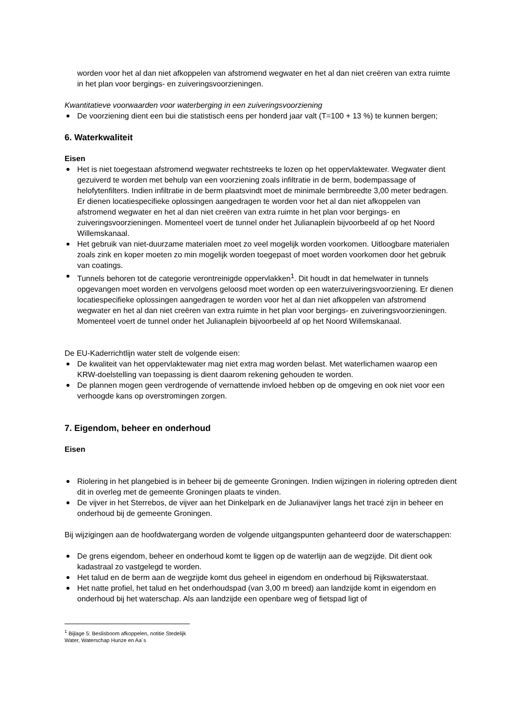worden voor het al dan niet afkoppelen van afstromend wegwater en het al dan niet creëren van extra ruimte in het plan voor bergings- en zuiveringsvoorzieningen.
Kwantitatieve voorwaarden voor waterberging in een zuiveringsvoorziening
De voorziening dient een bui die statistisch eens per honderd jaar valt (T=100 + 13 %) te kunnen bergen;
6. Waterkwaliteit
Eisen
Het is niet toegestaan afstromend wegwater rechtstreeks te lozen op het oppervlaktewater. Wegwater dient gezuiverd te worden met behulp van een voorziening zoals infiltratie in de berm, bodempassage of helofytenfilters. Indien infiltratie in de berm plaatsvindt moet de minimale bermbreedte 3,00 meter bedragen. Er dienen locatiespecifieke oplossingen aangedragen te worden voor het al dan niet afkoppelen van afstromend wegwater en het al dan niet creëren van extra ruimte in het plan voor bergings- en zuiveringsvoorzieningen. Momenteel voert de tunnel onder het Julianaplein bijvoorbeeld af op het Noord Willemskanaal.
Het gebruik van niet-duurzame materialen moet zo veel mogelijk worden voorkomen. Uitloogbare materialen zoals zink en koper moeten zo min mogelijk worden toegepast of moet worden voorkomen door het gebruik van coatings.
Tunnels behoren tot de categorie verontreinigde oppervlakken<sup>1</sup>. Dit houdt in dat hemelwater in tunnels opgevangen moet worden en vervolgens geloosd moet worden op een waterzuiveringsvoorziening. Er dienen locatiespecifieke oplossingen aangedragen te worden voor het al dan niet afkoppelen van afstromend wegwater en het al dan niet creëren van extra ruimte in het plan voor bergings- en zuiveringsvoorzieningen. Momenteel voert de tunnel onder het Julianaplein bijvoorbeeld af op het Noord Willemskanaal.
De EU-Kaderrichtlijn water stelt de volgende eisen:
De kwaliteit van het oppervlaktewater mag niet extra mag worden belast. Met waterlichamen waarop een KRW-doelstelling van toepassing is dient daarom rekening gehouden te worden.
De plannen mogen geen verdrogende of vernattende invloed hebben op de omgeving en ook niet voor een verhoogde kans op overstromingen zorgen.
7. Eigendom, beheer en onderhoud
Eisen
Riolering in het plangebied is in beheer bij de gemeente Groningen. Indien wijzingen in riolering optreden dient dit in overleg met de gemeente Groningen plaats te vinden.
De vijver in het Sterrebos, de vijver aan het Dinkelpark en de Julianavijver langs het tracé zijn in beheer en onderhoud bij de gemeente Groningen.
Bij wijzigingen aan de hoofdwatergang worden de volgende uitgangspunten gehanteerd door de waterschappen:
De grens eigendom, beheer en onderhoud komt te liggen op de waterlijn aan de wegzijde. Dit dient ook kadastraal zo vastgelegd te worden.
Het talud en de berm aan de wegzijde komt dus geheel in eigendom en onderhoud bij Rijkswaterstaat.
Het natte profiel, het talud en het onderhoudspad (van 3,00 m breed) aan landzijde komt in eigendom en onderhoud bij het waterschap. Als aan landzijde een openbare weg of fietspad ligt of
<sup>1</sup> Bijlage 5: Beslisboom afkoppelen, notitie Stedelijk Water, Waterschap Hunze en Aa´s